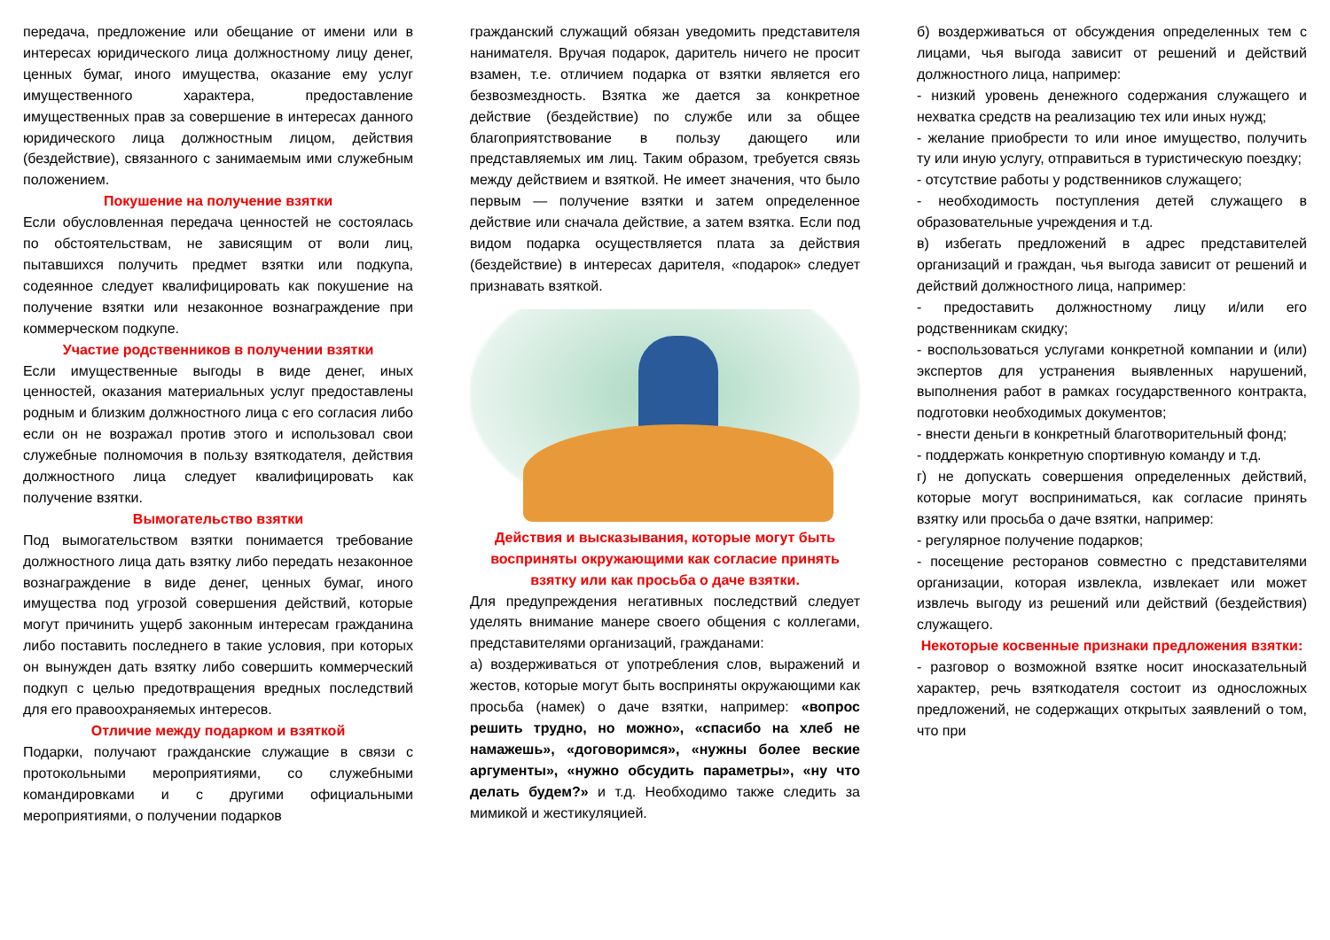передача, предложение или обещание от имени или в интересах юридического лица должностному лицу денег, ценных бумаг, иного имущества, оказание ему услуг имущественного характера, предоставление имущественных прав за совершение в интересах данного юридического лица должностным лицом, действия (бездействие), связанного с занимаемым ими служебным положением.
Покушение на получение взятки
Если обусловленная передача ценностей не состоялась по обстоятельствам, не зависящим от воли лиц, пытавшихся получить предмет взятки или подкупа, содеянное следует квалифицировать как покушение на получение взятки или незаконное вознаграждение при коммерческом подкупе.
Участие родственников в получении взятки
Если имущественные выгоды в виде денег, иных ценностей, оказания материальных услуг предоставлены родным и близким должностного лица с его согласия либо если он не возражал против этого и использовал свои служебные полномочия в пользу взяткодателя, действия должностного лица следует квалифицировать как получение взятки.
Вымогательство взятки
Под вымогательством взятки понимается требование должностного лица дать взятку либо передать незаконное вознаграждение в виде денег, ценных бумаг, иного имущества под угрозой совершения действий, которые могут причинить ущерб законным интересам гражданина либо поставить последнего в такие условия, при которых он вынужден дать взятку либо совершить коммерческий подкуп с целью предотвращения вредных последствий для его правоохраняемых интересов.
Отличие между подарком и взяткой
Подарки, получают гражданские служащие в связи с протокольными мероприятиями, со служебными командировками и с другими официальными мероприятиями, о получении подарков
гражданский служащий обязан уведомить представителя нанимателя. Вручая подарок, даритель ничего не просит взамен, т.е. отличием подарка от взятки является его безвозмездность. Взятка же дается за конкретное действие (бездействие) по службе или за общее благоприятствование в пользу дающего или представляемых им лиц. Таким образом, требуется связь между действием и взяткой. Не имеет значения, что было первым — получение взятки и затем определенное действие или сначала действие, а затем взятка. Если под видом подарка осуществляется плата за действия (бездействие) в интересах дарителя, «подарок» следует признавать взяткой.
Действия и высказывания, которые могут быть восприняты окружающими как согласие принять взятку или как просьба о даче взятки.
Для предупреждения негативных последствий следует уделять внимание манере своего общения с коллегами, представителями организаций, гражданами:
а) воздерживаться от употребления слов, выражений и жестов, которые могут быть восприняты окружающими как просьба (намек) о даче взятки, например: «вопрос решить трудно, но можно», «спасибо на хлеб не намажешь», «договоримся», «нужны более веские аргументы», «нужно обсудить параметры», «ну что делать будем?» и т.д. Необходимо также следить за мимикой и жестикуляцией.
б) воздерживаться от обсуждения определенных тем с лицами, чья выгода зависит от решений и действий должностного лица, например:
- низкий уровень денежного содержания служащего и нехватка средств на реализацию тех или иных нужд;
- желание приобрести то или иное имущество, получить ту или иную услугу, отправиться в туристическую поездку;
- отсутствие работы у родственников служащего;
- необходимость поступления детей служащего в образовательные учреждения и т.д.
в) избегать предложений в адрес представителей организаций и граждан, чья выгода зависит от решений и действий должностного лица, например:
- предоставить должностному лицу и/или его родственникам скидку;
- воспользоваться услугами конкретной компании и (или) экспертов для устранения выявленных нарушений, выполнения работ в рамках государственного контракта, подготовки необходимых документов;
- внести деньги в конкретный благотворительный фонд;
- поддержать конкретную спортивную команду и т.д.
г) не допускать совершения определенных действий, которые могут восприниматься, как согласие принять взятку или просьба о даче взятки, например:
- регулярное получение подарков;
- посещение ресторанов совместно с представителями организации, которая извлекла, извлекает или может извлечь выгоду из решений или действий (бездействия) служащего.
Некоторые косвенные признаки предложения взятки:
- разговор о возможной взятке носит иносказательный характер, речь взяткодателя состоит из односложных предложений, не содержащих открытых заявлений о том, что при